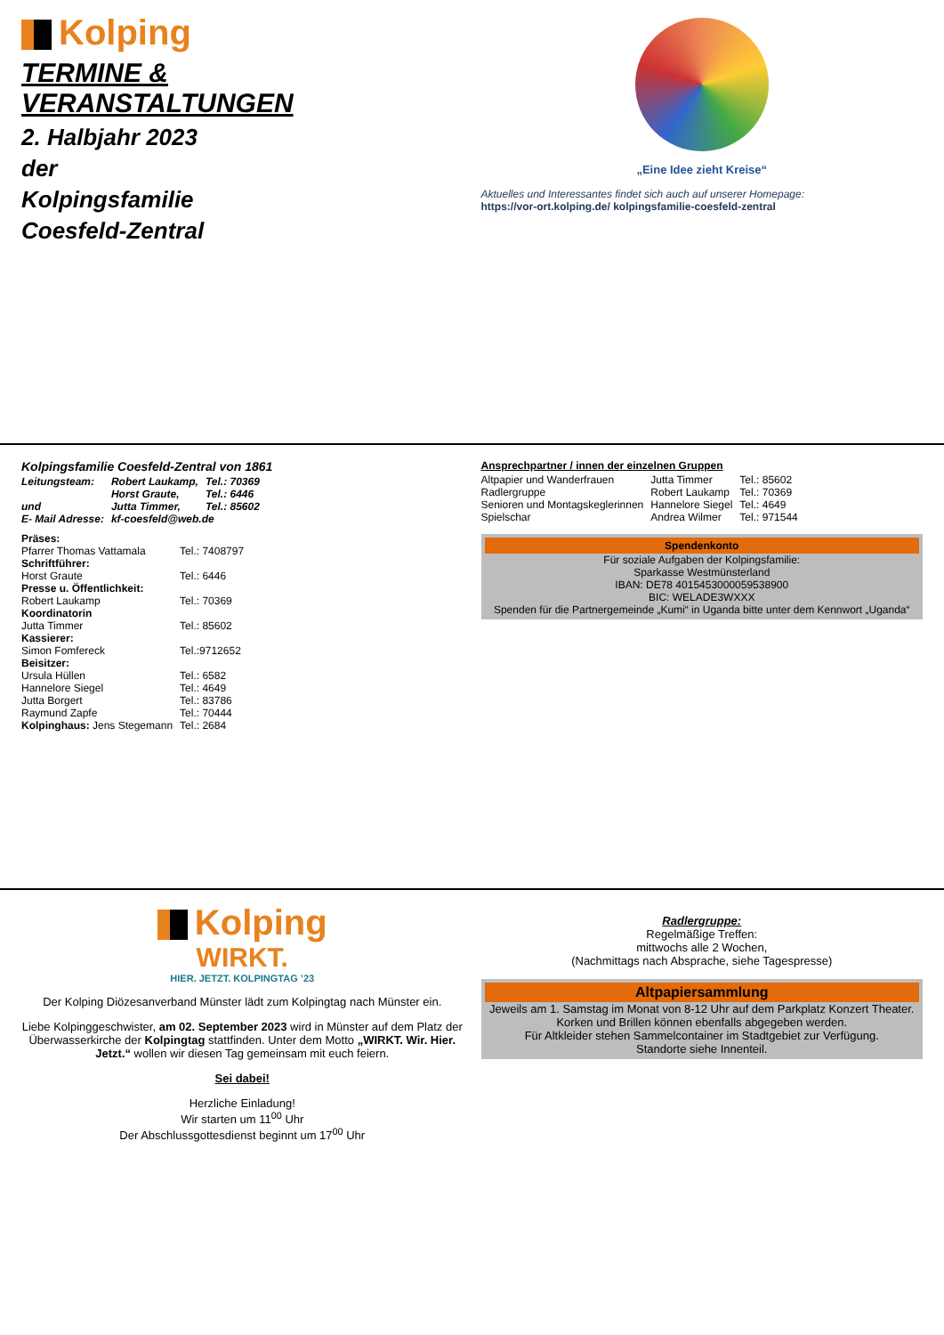Kolping
TERMINE &
VERANSTALTUNGEN
2. Halbjahr 2023
der
Kolpingsfamilie
Coesfeld-Zentral
„Eine Idee zieht Kreise“
Aktuelles und Interessantes findet sich auch auf unserer Homepage:
https://vor-ort.kolping.de/ kolpingsfamilie-coesfeld-zentral
Kolpingsfamilie Coesfeld-Zentral von 1861
| Leitungsteam: | Robert Laukamp, | Tel.: 70369 |
| | Horst Graute, | Tel.: 6446 |
| und | Jutta Timmer, | Tel.: 85602 |
| E- Mail Adresse: | kf-coesfeld@web.de | |
| Präses: | |
| Pfarrer Thomas Vattamala | Tel.: 7408797 |
| Schriftführer: | |
| Horst Graute | Tel.: 6446 |
| Presse u. Öffentlichkeit: | |
| Robert Laukamp | Tel.: 70369 |
| Koordinatorin | |
| Jutta Timmer | Tel.: 85602 |
| Kassierer: | |
| Simon Fomfereck | Tel.:9712652 |
| Beisitzer: | |
| Ursula Hüllen | Tel.: 6582 |
| Hannelore Siegel | Tel.: 4649 |
| Jutta Borgert | Tel.: 83786 |
| Raymund Zapfe | Tel.: 70444 |
| Kolpinghaus: Jens Stegemann | Tel.: 2684 |
Ansprechpartner / innen der einzelnen Gruppen
| Altpapier und Wanderfrauen | Jutta Timmer | Tel.: 85602 |
| Radlergruppe | Robert Laukamp | Tel.: 70369 |
| Senioren und Montagskeglerinnen | Hannelore Siegel | Tel.: 4649 |
| Spielschar | Andrea Wilmer | Tel.: 971544 |
Spendenkonto
Für soziale Aufgaben der Kolpingsfamilie:
Sparkasse Westmünsterland
IBAN: DE78 4015453000059538900
BIC: WELADE3WXXX
Spenden für die Partnergemeinde „Kumi“ in Uganda bitte unter dem Kennwort „Uganda“
Kolping
WIRKT.
HIER. JETZT. KOLPINGTAG ’23
Der Kolping Diözesanverband Münster lädt zum Kolpingtag nach Münster ein.
Liebe Kolpinggeschwister, am 02. September 2023 wird in Münster auf dem Platz der Überwasserkirche der Kolpingtag stattfinden. Unter dem Motto „WIRKT. Wir. Hier. Jetzt.“ wollen wir diesen Tag gemeinsam mit euch feiern.
Sei dabei!
Herzliche Einladung!
Wir starten um 11<sup>00</sup> Uhr
Der Abschlussgottesdienst beginnt um 17<sup>00</sup> Uhr
Radlergruppe:
Regelmäßige Treffen:
mittwochs alle 2 Wochen,
(Nachmittags nach Absprache, siehe Tagespresse)
Altpapiersammlung
Jeweils am 1. Samstag im Monat von 8-12 Uhr auf dem Parkplatz Konzert Theater.
Korken und Brillen können ebenfalls abgegeben werden.
Für Altkleider stehen Sammelcontainer im Stadtgebiet zur Verfügung.
Standorte siehe Innenteil.